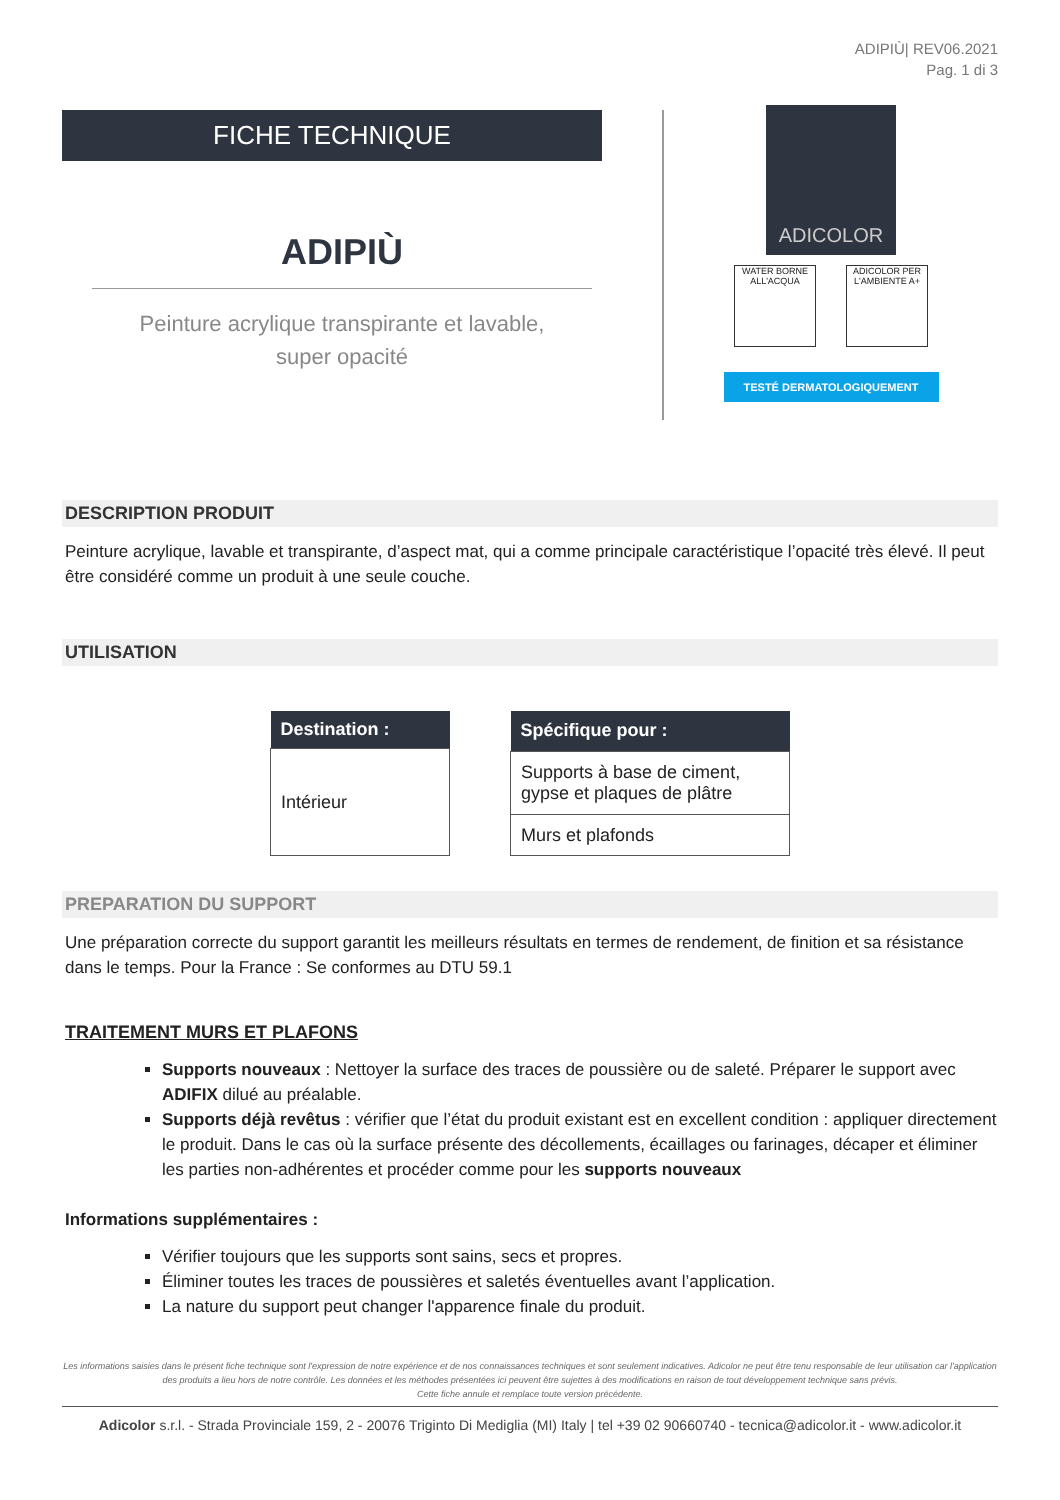ADIPIÙ| REV06.2021
Pag. 1 di 3
FICHE TECHNIQUE
ADIPIÙ
Peinture acrylique transpirante et lavable,
super opacité
ADICOLOR
WATER BORNE ALL'ACQUA
ADICOLOR PER L'AMBIENTE A+
TESTÉ DERMATOLOGIQUEMENT
DESCRIPTION PRODUIT
Peinture acrylique, lavable et transpirante, d’aspect mat, qui a comme principale caractéristique l’opacité très élevé. Il peut être considéré comme un produit à une seule couche.
UTILISATION
| Destination : |
| --- |
| Intérieur |
| Spécifique pour : |
| --- |
| Supports à base de ciment, gypse et plaques de plâtre |
| Murs et plafonds |
PREPARATION DU SUPPORT
Une préparation correcte du support garantit les meilleurs résultats en termes de rendement, de finition et sa résistance dans le temps. Pour la France : Se conformes au DTU 59.1
TRAITEMENT MURS ET PLAFONS
Supports nouveaux : Nettoyer la surface des traces de poussière ou de saleté. Préparer le support avec ADIFIX dilué au préalable.
Supports déjà revêtus : vérifier que l’état du produit existant est en excellent condition : appliquer directement le produit. Dans le cas où la surface présente des décollements, écaillages ou farinages, décaper et éliminer les parties non-adhérentes et procéder comme pour les supports nouveaux
Informations supplémentaires :
Vérifier toujours que les supports sont sains, secs et propres.
Éliminer toutes les traces de poussières et saletés éventuelles avant l’application.
La nature du support peut changer l'apparence finale du produit.
Les informations saisies dans le présent fiche technique sont l'expression de notre expérience et de nos connaissances techniques et sont seulement indicatives. Adicolor ne peut être tenu responsable de leur utilisation car l'application des produits a lieu hors de notre contrôle. Les données et les méthodes présentées ici peuvent être sujettes à des modifications en raison de tout développement technique sans prévis.
Cette fiche annule et remplace toute version précédente.
Adicolor s.r.l. - Strada Provinciale 159, 2 - 20076 Triginto Di Mediglia (MI) Italy | tel +39 02 90660740 - tecnica@adicolor.it - www.adicolor.it